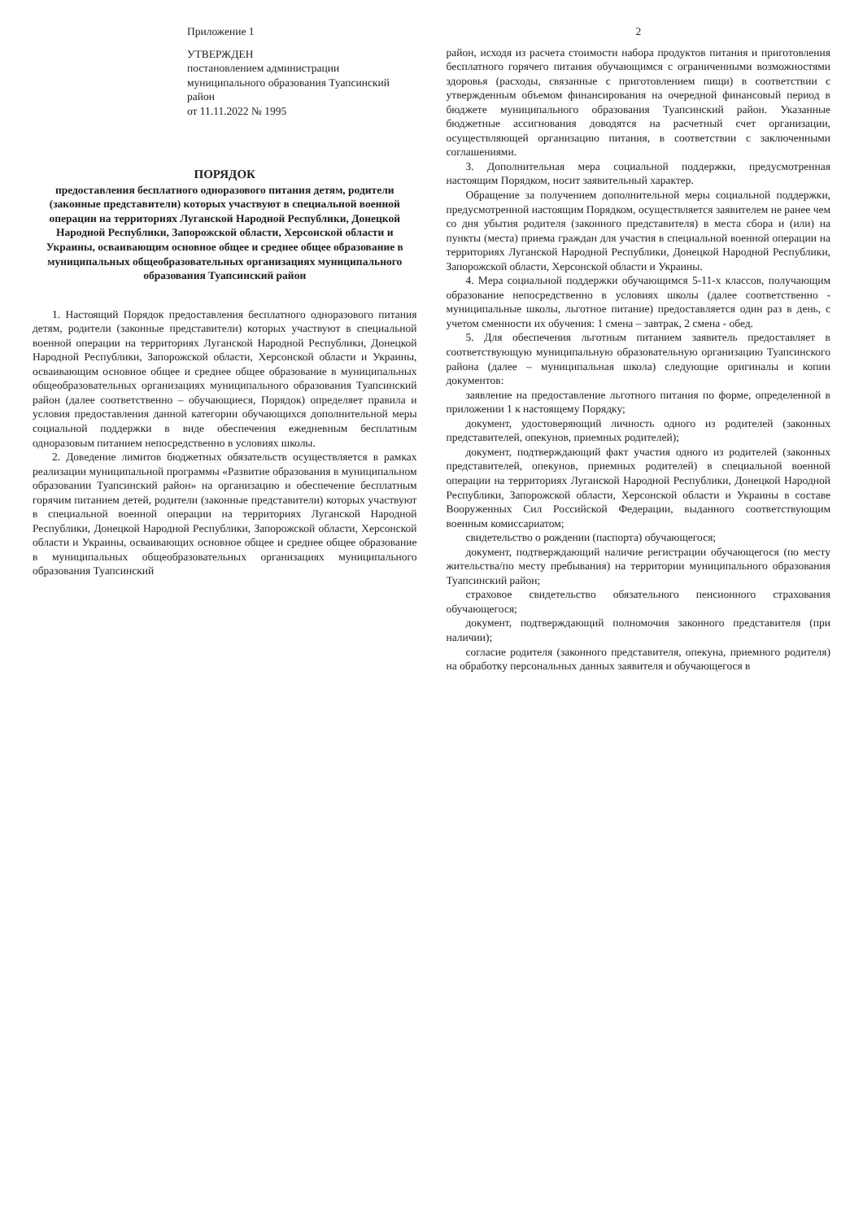Приложение 1
УТВЕРЖДЕН
постановлением администрации муниципального образования Туапсинский район
от 11.11.2022 № 1995
ПОРЯДОК
предоставления бесплатного одноразового питания детям, родители (законные представители) которых участвуют в специальной военной операции на территориях Луганской Народной Республики, Донецкой Народной Республики, Запорожской области, Херсонской области и Украины, осваивающим основное общее и среднее общее образование в муниципальных общеобразовательных организациях муниципального образования Туапсинский район
1. Настоящий Порядок предоставления бесплатного одноразового питания детям, родители (законные представители) которых участвуют в специальной военной операции на территориях Луганской Народной Республики, Донецкой Народной Республики, Запорожской области, Херсонской области и Украины, осваивающим основное общее и среднее общее образование в муниципальных общеобразовательных организациях муниципального образования Туапсинский район (далее соответственно – обучающиеся, Порядок) определяет правила и условия предоставления данной категории обучающихся дополнительной меры социальной поддержки в виде обеспечения ежедневным бесплатным одноразовым питанием непосредственно в условиях школы.
2. Доведение лимитов бюджетных обязательств осуществляется в рамках реализации муниципальной программы «Развитие образования в муниципальном образовании Туапсинский район» на организацию и обеспечение бесплатным горячим питанием детей, родители (законные представители) которых участвуют в специальной военной операции на территориях Луганской Народной Республики, Донецкой Народной Республики, Запорожской области, Херсонской области и Украины, осваивающих основное общее и среднее общее образование в муниципальных общеобразовательных организациях муниципального образования Туапсинский
2
район, исходя из расчета стоимости набора продуктов питания и приготовления бесплатного горячего питания обучающимся с ограниченными возможностями здоровья (расходы, связанные с приготовлением пищи) в соответствии с утвержденным объемом финансирования на очередной финансовый период в бюджете муниципального образования Туапсинский район. Указанные бюджетные ассигнования доводятся на расчетный счет организации, осуществляющей организацию питания, в соответствии с заключенными соглашениями.
3. Дополнительная мера социальной поддержки, предусмотренная настоящим Порядком, носит заявительный характер.
Обращение за получением дополнительной меры социальной поддержки, предусмотренной настоящим Порядком, осуществляется заявителем не ранее чем со дня убытия родителя (законного представителя) в места сбора и (или) на пункты (места) приема граждан для участия в специальной военной операции на территориях Луганской Народной Республики, Донецкой Народной Республики, Запорожской области, Херсонской области и Украины.
4. Мера социальной поддержки обучающимся 5-11-х классов, получающим образование непосредственно в условиях школы (далее соответственно - муниципальные школы, льготное питание) предоставляется один раз в день, с учетом сменности их обучения: 1 смена – завтрак, 2 смена - обед.
5. Для обеспечения льготным питанием заявитель предоставляет в соответствующую муниципальную образовательную организацию Туапсинского района (далее – муниципальная школа) следующие оригиналы и копии документов:
заявление на предоставление льготного питания по форме, определенной в приложении 1 к настоящему Порядку;
документ, удостоверяющий личность одного из родителей (законных представителей, опекунов, приемных родителей);
документ, подтверждающий факт участия одного из родителей (законных представителей, опекунов, приемных родителей) в специальной военной операции на территориях Луганской Народной Республики, Донецкой Народной Республики, Запорожской области, Херсонской области и Украины в составе Вооруженных Сил Российской Федерации, выданного соответствующим военным комиссариатом;
свидетельство о рождении (паспорта) обучающегося;
документ, подтверждающий наличие регистрации обучающегося (по месту жительства/по месту пребывания) на территории муниципального образования Туапсинский район;
страховое свидетельство обязательного пенсионного страхования обучающегося;
документ, подтверждающий полномочия законного представителя (при наличии);
согласие родителя (законного представителя, опекуна, приемного родителя) на обработку персональных данных заявителя и обучающегося в